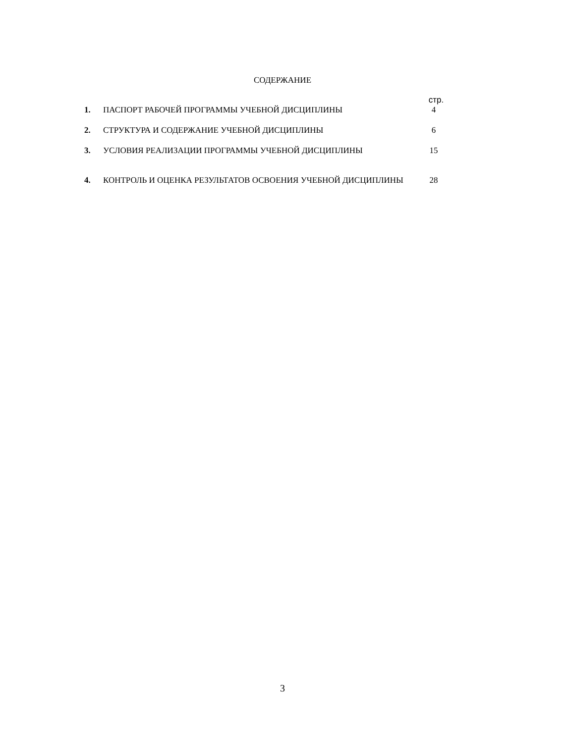СОДЕРЖАНИЕ
| | | стр. |
| 1. | ПАСПОРТ РАБОЧЕЙ ПРОГРАММЫ УЧЕБНОЙ ДИСЦИПЛИНЫ | 4 |
| 2. | СТРУКТУРА И СОДЕРЖАНИЕ УЧЕБНОЙ ДИСЦИПЛИНЫ | 6 |
| 3. | УСЛОВИЯ РЕАЛИЗАЦИИ ПРОГРАММЫ УЧЕБНОЙ ДИСЦИПЛИНЫ | 15 |
| 4. | КОНТРОЛЬ И ОЦЕНКА РЕЗУЛЬТАТОВ ОСВОЕНИЯ УЧЕБНОЙ ДИСЦИПЛИНЫ | 28 |
3